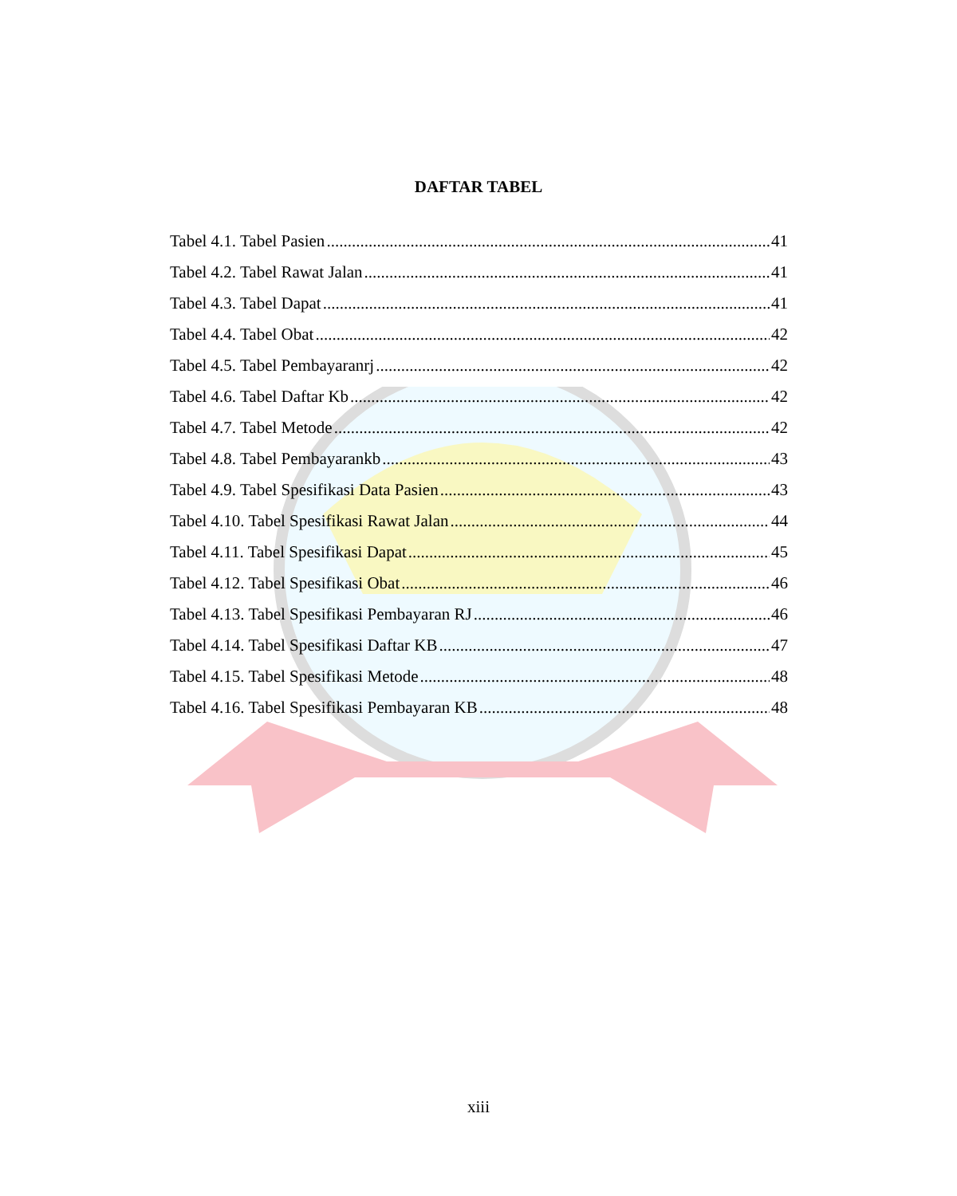DAFTAR TABEL
Tabel 4.1. Tabel Pasien 41
Tabel 4.2. Tabel Rawat Jalan 41
Tabel 4.3. Tabel Dapat 41
Tabel 4.4. Tabel Obat 42
Tabel 4.5. Tabel Pembayaranrj 42
Tabel 4.6. Tabel Daftar Kb 42
Tabel 4.7. Tabel Metode 42
Tabel 4.8. Tabel Pembayarankb 43
Tabel 4.9. Tabel Spesifikasi Data Pasien 43
Tabel 4.10. Tabel Spesifikasi Rawat Jalan 44
Tabel 4.11. Tabel Spesifikasi Dapat 45
Tabel 4.12. Tabel Spesifikasi Obat 46
Tabel 4.13. Tabel Spesifikasi Pembayaran RJ 46
Tabel 4.14. Tabel Spesifikasi Daftar KB 47
Tabel 4.15. Tabel Spesifikasi Metode 48
Tabel 4.16. Tabel Spesifikasi Pembayaran KB 48
xiii